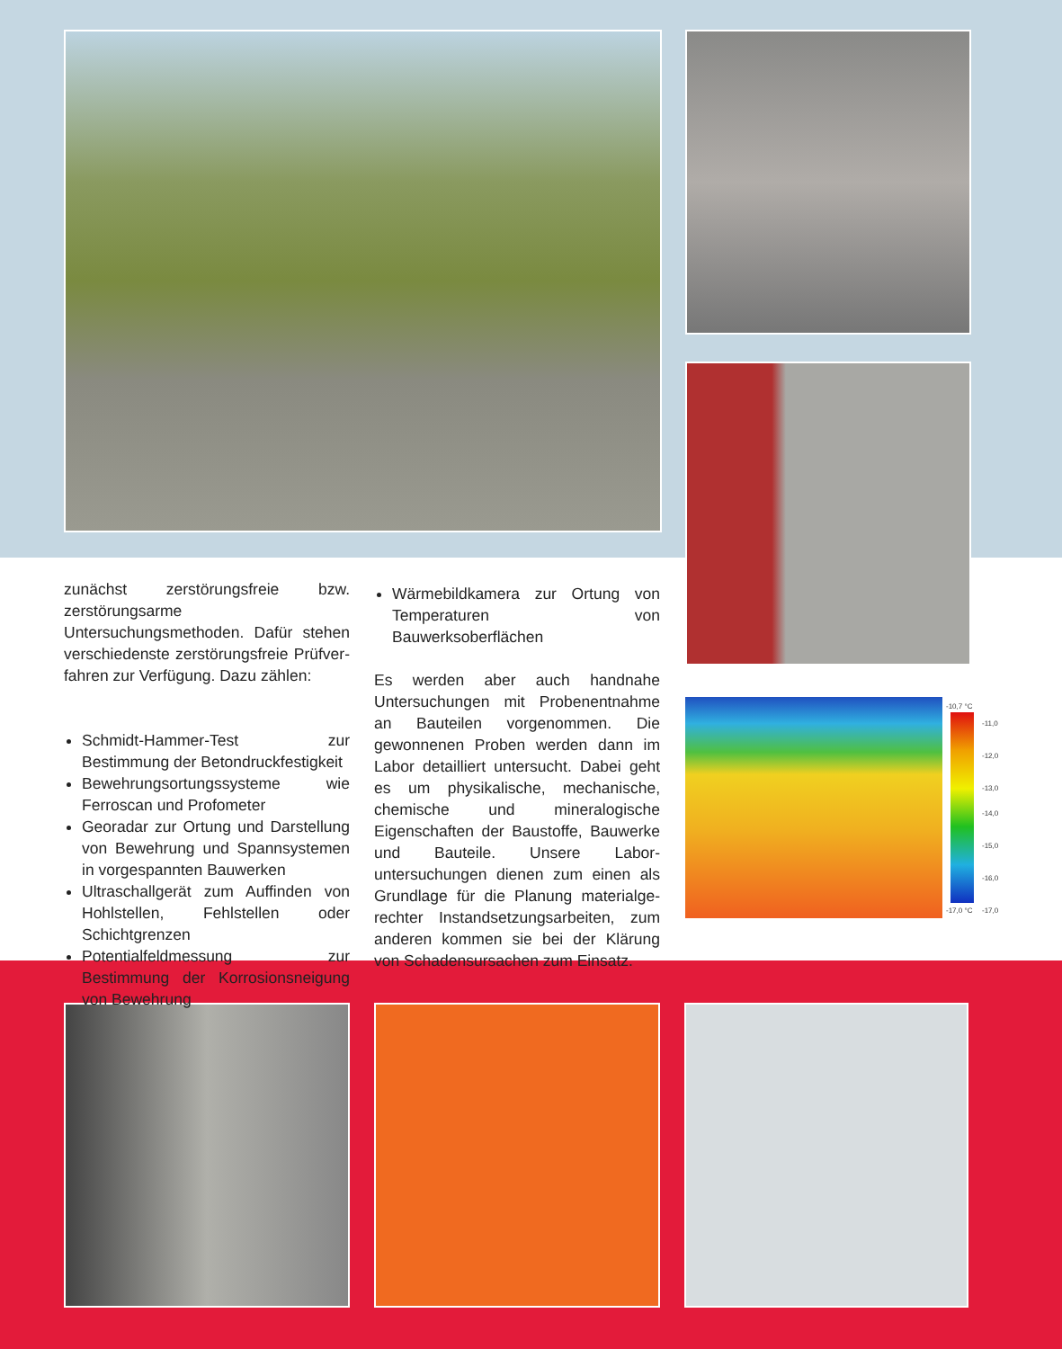-10,7 °C
-11,0
-12,0
-13,0
-14,0
-15,0
-16,0
-17,0
-17,0 °C
zunächst zerstörungsfreie bzw. zerstörungs­arme Untersuchungsmethoden. Dafür ste­hen verschiedenste zerstörungsfreie Prüfver­fahren zur Verfügung. Dazu zählen:
Schmidt-Hammer-Test zur Bestimmung der Betondruckfestigkeit
Bewehrungsortungssysteme wie Ferro­scan und Profometer
Georadar zur Ortung und Darstellung von Bewehrung und Spannsystemen in vorgespannten Bauwerken
Ultraschallgerät zum Auffinden von Hohl­stellen, Fehlstellen oder Schichtgrenzen
Potentialfeldmessung zur Bestimmung der Korrosionsneigung von Bewehrung
Wärmebildkamera zur Ortung von Temperaturen von Bauwerksoberflächen
Es werden aber auch handnahe Untersu­chungen mit Probenentnahme an Bau­teilen vorgenommen. Die gewonnenen Proben werden dann im Labor detailliert untersucht. Dabei geht es um physikali­sche, mechanische, chemische und mine­ralogische Eigenschaften der Baustoffe, Bauwerke und Bauteile. Unsere Labor­untersuchungen dienen zum einen als Grundlage für die Planung materialge­rechter Instandsetzungsarbeiten, zum anderen kommen sie bei der Klärung von Schadensursachen zum Einsatz.